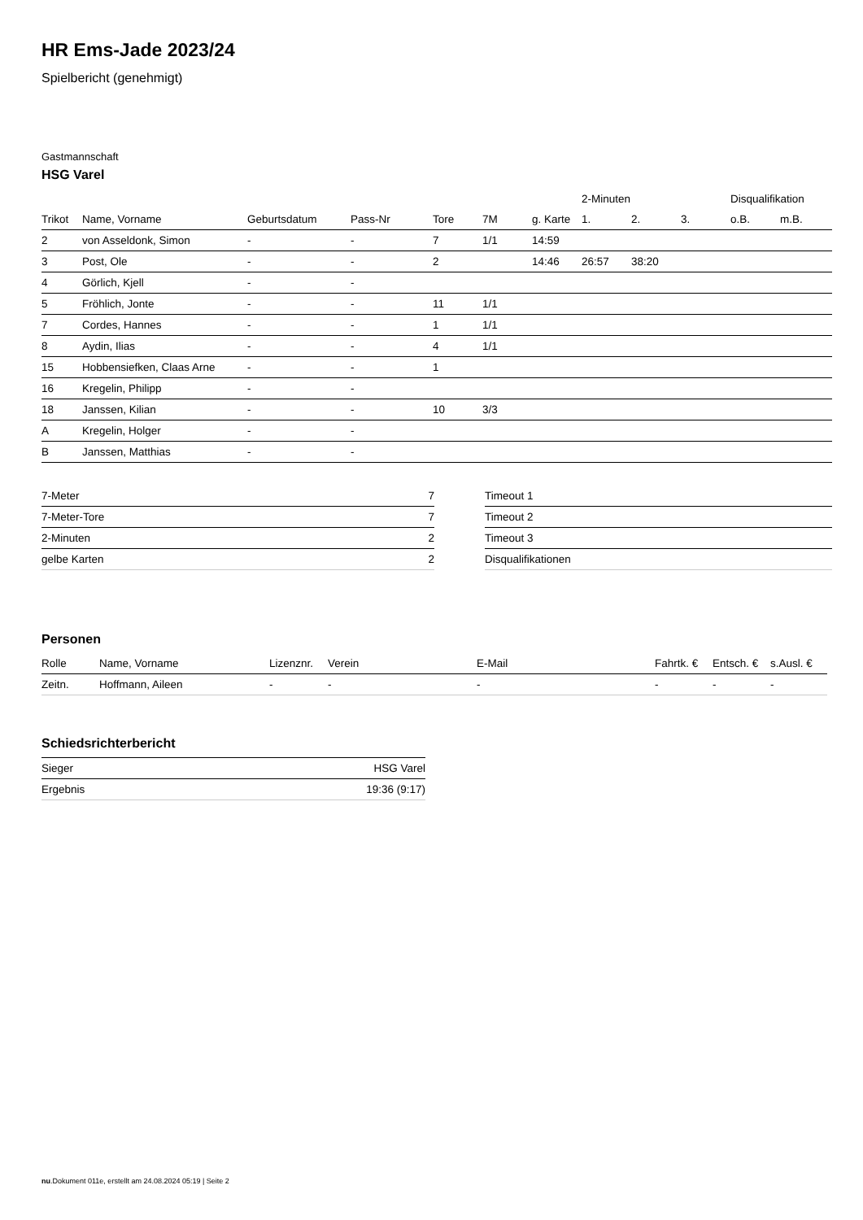HR Ems-Jade 2023/24
Spielbericht (genehmigt)
Gastmannschaft
HSG Varel
| | | | | | | | 2-Minuten | | | Disqualifikation | |
| --- | --- | --- | --- | --- | --- | --- | --- | --- | --- | --- | --- |
| Trikot | Name, Vorname | Geburtsdatum | Pass-Nr | Tore | 7M | g. Karte | 1. | 2. | 3. | o.B. | m.B. |
| 2 | von Asseldonk, Simon | - | - | 7 | 1/1 | 14:59 | | | | | |
| 3 | Post, Ole | - | - | 2 | | 14:46 | 26:57 | 38:20 | | | |
| 4 | Görlich, Kjell | - | - | | | | | | | | |
| 5 | Fröhlich, Jonte | - | - | 11 | 1/1 | | | | | | |
| 7 | Cordes, Hannes | - | - | 1 | 1/1 | | | | | | |
| 8 | Aydin, Ilias | - | - | 4 | 1/1 | | | | | | |
| 15 | Hobbensiefken, Claas Arne | - | - | 1 | | | | | | | |
| 16 | Kregelin, Philipp | - | - | | | | | | | | |
| 18 | Janssen, Kilian | - | - | 10 | 3/3 | | | | | | |
| A | Kregelin, Holger | - | - | | | | | | | | |
| B | Janssen, Matthias | - | - | | | | | | | | |
| 7-Meter | 7 |
| 7-Meter-Tore | 7 |
| 2-Minuten | 2 |
| gelbe Karten | 2 |
| Timeout 1 |
| Timeout 2 |
| Timeout 3 |
| Disqualifikationen |
Personen
| Rolle | Name, Vorname | Lizenznr. | Verein | E-Mail | Fahrtk. € | Entsch. € | s.Ausl. € |
| --- | --- | --- | --- | --- | --- | --- | --- |
| Zeitn. | Hoffmann, Aileen | - | - | - | - | - | - |
Schiedsrichterbericht
| Sieger | HSG Varel |
| Ergebnis | 19:36 (9:17) |
nu.Dokument 011e, erstellt am 24.08.2024 05:19 | Seite 2